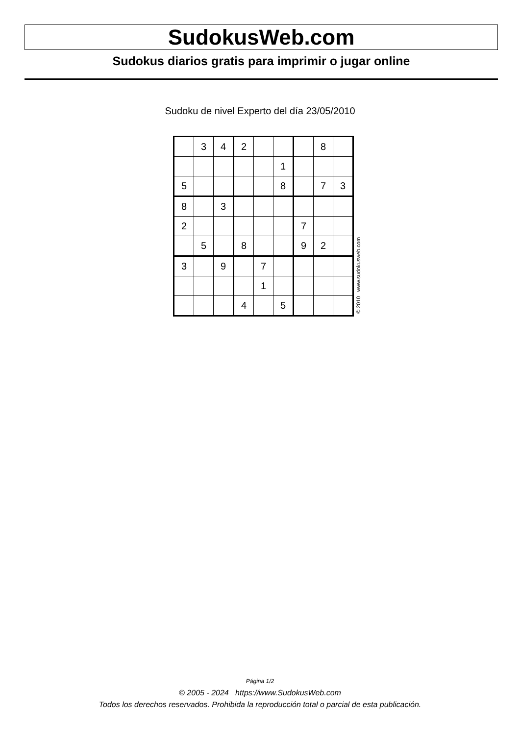SudokusWeb.com
Sudokus diarios gratis para imprimir o jugar online
Sudoku de nivel Experto del día 23/05/2010
| | 3 | 4 | 2 | | | | 8 | |
| | | | | | 1 | | | |
| 5 | | | | | 8 | | 7 | 3 |
| 8 | | 3 | | | | | | |
| 2 | | | | | | 7 | | |
| | 5 | | 8 | | | 9 | 2 | |
| 3 | | 9 | | 7 | | | | |
| | | | | 1 | | | | |
| | | | 4 | | 5 | | | |
© 2010 www.sudokusweb.com
Página 1/2
© 2005 - 2024 https://www.SudokusWeb.com
Todos los derechos reservados. Prohibida la reproducción total o parcial de esta publicación.